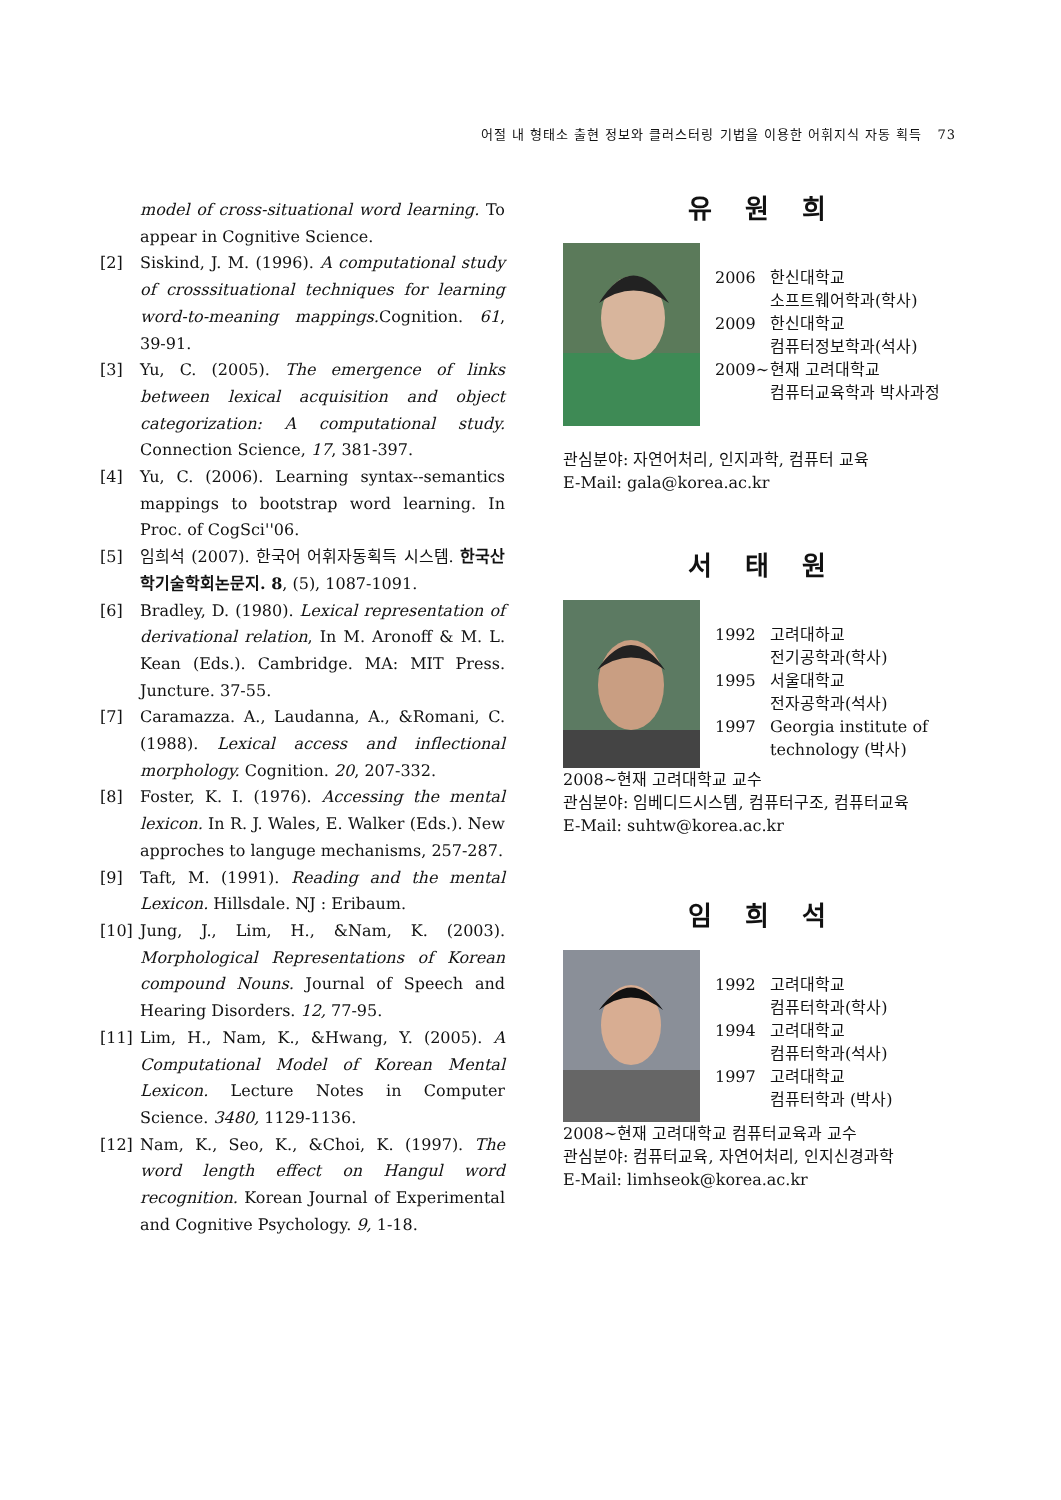어절 내 형태소 출현 정보와 클러스터링 기법을 이용한 어휘지식 자동 획득 73
model of cross-situational word learning. To appear in Cognitive Science.
[2] Siskind, J. M. (1996). A computational study of crosssituational techniques for learning word-to-meaning mappings. Cognition. 61, 39-91.
[3] Yu, C. (2005). The emergence of links between lexical acquisition and object categorization: A computational study. Connection Science, 17, 381-397.
[4] Yu, C. (2006). Learning syntax--semantics mappings to bootstrap word learning. In Proc. of CogSci''06.
[5] 임희석 (2007). 한국어 어휘자동획득 시스템. 한국산학기술학회논문지. 8, (5), 1087-1091.
[6] Bradley, D. (1980). Lexical representation of derivational relation, In M. Aronoff & M. L. Kean (Eds.). Cambridge. MA: MIT Press. Juncture. 37-55.
[7] Caramazza. A., Laudanna, A., &Romani, C. (1988). Lexical access and inflectional morphology. Cognition. 20, 207-332.
[8] Foster, K. I. (1976). Accessing the mental lexicon. In R. J. Wales, E. Walker (Eds.). New approches to languge mechanisms, 257-287.
[9] Taft, M. (1991). Reading and the mental Lexicon. Hillsdale. NJ : Eribaum.
[10] Jung, J., Lim, H., &Nam, K. (2003). Morphological Representations of Korean compound Nouns. Journal of Speech and Hearing Disorders. 12, 77-95.
[11] Lim, H., Nam, K., &Hwang, Y. (2005). A Computational Model of Korean Mental Lexicon. Lecture Notes in Computer Science. 3480, 1129-1136.
[12] Nam, K., Seo, K., &Choi, K. (1997). The word length effect on Hangul word recognition. Korean Journal of Experimental and Cognitive Psychology. 9, 1-18.
유 원 희
2006 한신대학교
소프트웨어학과(학사)
2009 한신대학교
컴퓨터정보학과(석사)
2009~ 현재 고려대학교
컴퓨터교육학과 박사과정
관심분야: 자연어처리, 인지과학, 컴퓨터 교육
E-Mail: gala@korea.ac.kr
서 태 원
1992 고려대하교
전기공학과(학사)
1995 서울대학교
전자공학과(석사)
1997 Georgia institute of technology (박사)
2008~현재 고려대학교 교수
관심분야: 임베디드시스템, 컴퓨터구조, 컴퓨터교육
E-Mail: suhtw@korea.ac.kr
임 희 석
1992 고려대학교
컴퓨터학과(학사)
1994 고려대학교
컴퓨터학과(석사)
1997 고려대학교
컴퓨터학과 (박사)
2008~현재 고려대학교 컴퓨터교육과 교수
관심분야: 컴퓨터교육, 자연어처리, 인지신경과학
E-Mail: limhseok@korea.ac.kr